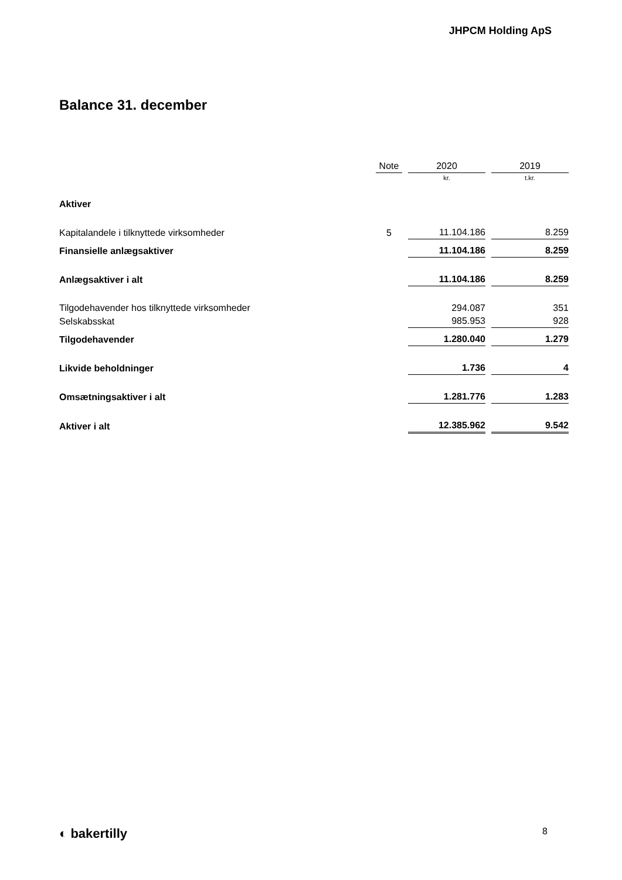JHPCM Holding ApS
Balance 31. december
| | Note | 2020 | 2019 |
| --- | --- | --- | --- |
| | | kr. | t.kr. |
| Aktiver | | | |
| Kapitalandele i tilknyttede virksomheder | 5 | 11.104.186 | 8.259 |
| Finansielle anlægsaktiver | | 11.104.186 | 8.259 |
| Anlægsaktiver i alt | | 11.104.186 | 8.259 |
| Tilgodehavender hos tilknyttede virksomheder | | 294.087 | 351 |
| Selskabsskat | | 985.953 | 928 |
| Tilgodehavender | | 1.280.040 | 1.279 |
| Likvide beholdninger | | 1.736 | 4 |
| Omsætningsaktiver i alt | | 1.281.776 | 1.283 |
| Aktiver i alt | | 12.385.962 | 9.542 |
◐ bakertilly 8